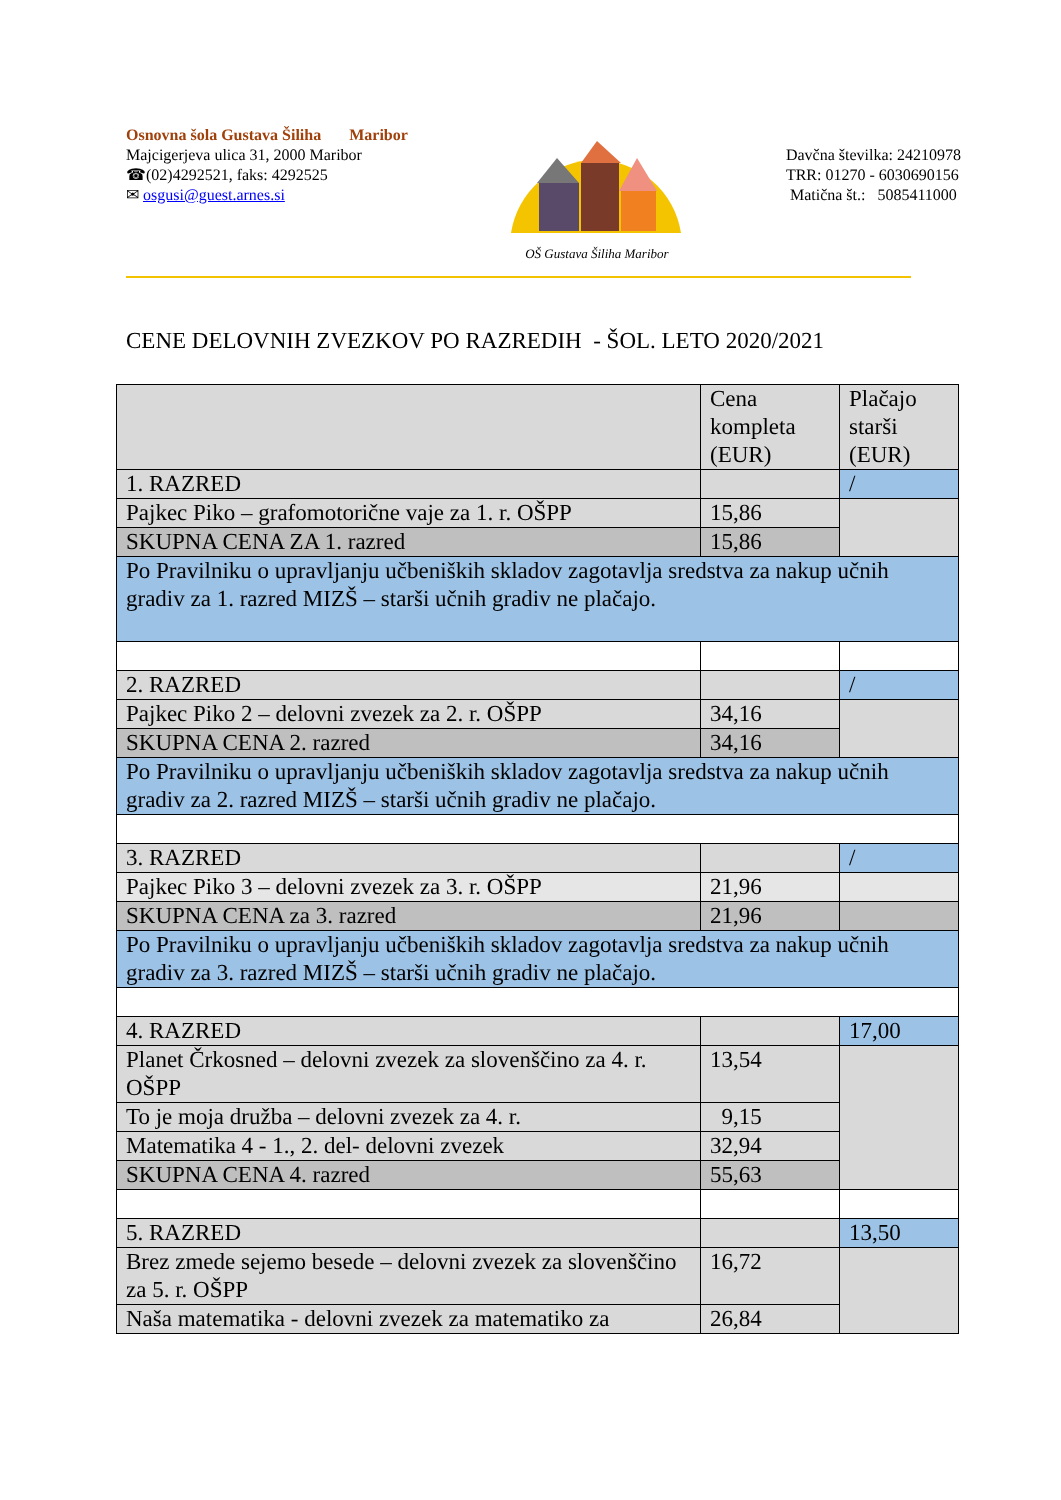Osnovna šola Gustava Šiliha Maribor
Majcigerjeva ulica 31, 2000 Maribor
☎(02)4292521, faks: 4292525
✉ osgusi@guest.arnes.si
OŠ Gustava Šiliha Maribor
Davčna številka: 24210978
TRR: 01270 - 6030690156
Matična št.: 5085411000
CENE DELOVNIH ZVEZKOV PO RAZREDIH - ŠOL. LETO 2020/2021
| | Cena kompleta (EUR) | Plačajo starši (EUR) |
| 1. RAZRED | | / |
| Pajkec Piko – grafomotorične vaje za 1. r. OŠPP | 15,86 | |
| SKUPNA CENA ZA 1. razred | 15,86 | |
| Po Pravilniku o upravljanju učbeniških skladov zagotavlja sredstva za nakup učnih gradiv za 1. razred MIZŠ – starši učnih gradiv ne plačajo. | | |
| 2. RAZRED | | / |
| Pajkec Piko 2 – delovni zvezek za 2. r. OŠPP | 34,16 | |
| SKUPNA CENA 2. razred | 34,16 | |
| Po Pravilniku o upravljanju učbeniških skladov zagotavlja sredstva za nakup učnih gradiv za 2. razred MIZŠ – starši učnih gradiv ne plačajo. | | |
| 3. RAZRED | | / |
| Pajkec Piko 3 – delovni zvezek za 3. r. OŠPP | 21,96 | |
| SKUPNA CENA za 3. razred | 21,96 | |
| Po Pravilniku o upravljanju učbeniških skladov zagotavlja sredstva za nakup učnih gradiv za 3. razred MIZŠ – starši učnih gradiv ne plačajo. | | |
| 4. RAZRED | | 17,00 |
| Planet Črkosned – delovni zvezek za slovenščino za 4. r. OŠPP | 13,54 | |
| To je moja družba – delovni zvezek za 4. r. | 9,15 | |
| Matematika 4 - 1., 2. del- delovni zvezek | 32,94 | |
| SKUPNA CENA 4. razred | 55,63 | |
| 5. RAZRED | | 13,50 |
| Brez zmede sejemo besede – delovni zvezek za slovenščino za 5. r. OŠPP | 16,72 | |
| Naša matematika - delovni zvezek za matematiko za | 26,84 | |